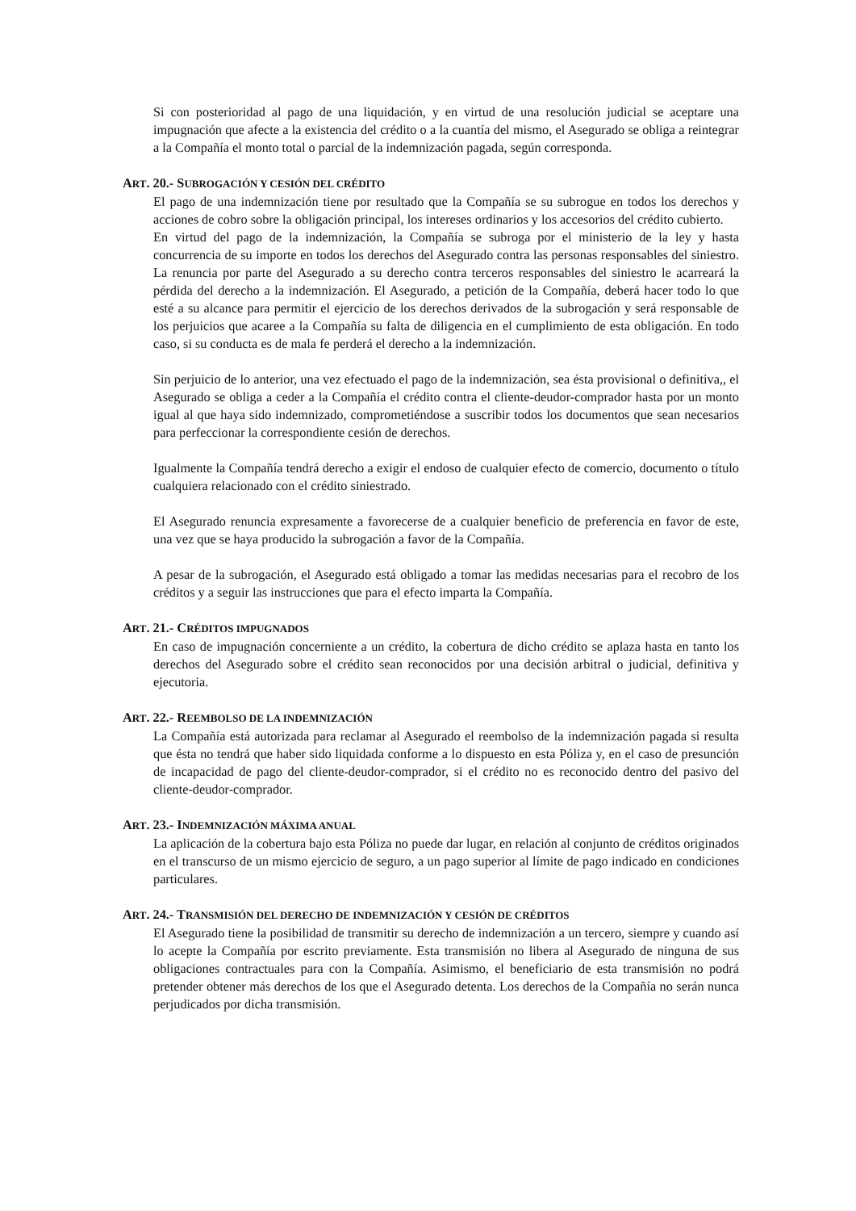Si con posterioridad al pago de una liquidación, y en virtud de una resolución judicial se aceptare una impugnación que afecte a la existencia del crédito o a la cuantía del mismo, el Asegurado se obliga a reintegrar a la Compañía el monto total o parcial de la indemnización pagada, según corresponda.
ART. 20.- SUBROGACIÓN Y CESIÓN DEL CRÉDITO
El pago de una indemnización tiene por resultado que la Compañía se su subrogue en todos los derechos y acciones de cobro sobre la obligación principal, los intereses ordinarios y los accesorios del crédito cubierto.
En virtud del pago de la indemnización, la Compañía se subroga por el ministerio de la ley y hasta concurrencia de su importe en todos los derechos del Asegurado contra las personas responsables del siniestro. La renuncia por parte del Asegurado a su derecho contra terceros responsables del siniestro le acarreará la pérdida del derecho a la indemnización. El Asegurado, a petición de la Compañía, deberá hacer todo lo que esté a su alcance para permitir el ejercicio de los derechos derivados de la subrogación y será responsable de los perjuicios que acaree a la Compañía su falta de diligencia en el cumplimiento de esta obligación. En todo caso, si su conducta es de mala fe perderá el derecho a la indemnización.
Sin perjuicio de lo anterior, una vez efectuado el pago de la indemnización, sea ésta provisional o definitiva,, el Asegurado se obliga a ceder a la Compañía el crédito contra el cliente-deudor-comprador hasta por un monto igual al que haya sido indemnizado, comprometiéndose a suscribir todos los documentos que sean necesarios para perfeccionar la correspondiente cesión de derechos.
Igualmente la Compañía tendrá derecho a exigir el endoso de cualquier efecto de comercio, documento o título cualquiera relacionado con el crédito siniestrado.
El Asegurado renuncia expresamente a favorecerse de a cualquier beneficio de preferencia en favor de este, una vez que se haya producido la subrogación a favor de la Compañía.
A pesar de la subrogación, el Asegurado está obligado a tomar las medidas necesarias para el recobro de los créditos y a seguir las instrucciones que para el efecto imparta la Compañía.
ART. 21.- CRÉDITOS IMPUGNADOS
En caso de impugnación concerniente a un crédito, la cobertura de dicho crédito se aplaza hasta en tanto los derechos del Asegurado sobre el crédito sean reconocidos por una decisión arbitral o judicial, definitiva y ejecutoria.
ART. 22.- REEMBOLSO DE LA INDEMNIZACIÓN
La Compañía está autorizada para reclamar al Asegurado el reembolso de la indemnización pagada si resulta que ésta no tendrá que haber sido liquidada conforme a lo dispuesto en esta Póliza y, en el caso de presunción de incapacidad de pago del cliente-deudor-comprador, si el crédito no es reconocido dentro del pasivo del cliente-deudor-comprador.
ART. 23.- INDEMNIZACIÓN MÁXIMA ANUAL
La aplicación de la cobertura bajo esta Póliza no puede dar lugar, en relación al conjunto de créditos originados en el transcurso de un mismo ejercicio de seguro, a un pago superior al límite de pago indicado en condiciones particulares.
ART. 24.- TRANSMISIÓN DEL DERECHO DE INDEMNIZACIÓN Y CESIÓN DE CRÉDITOS
El Asegurado tiene la posibilidad de transmitir su derecho de indemnización a un tercero, siempre y cuando así lo acepte la Compañía por escrito previamente. Esta transmisión no libera al Asegurado de ninguna de sus obligaciones contractuales para con la Compañía. Asimismo, el beneficiario de esta transmisión no podrá pretender obtener más derechos de los que el Asegurado detenta. Los derechos de la Compañía no serán nunca perjudicados por dicha transmisión.